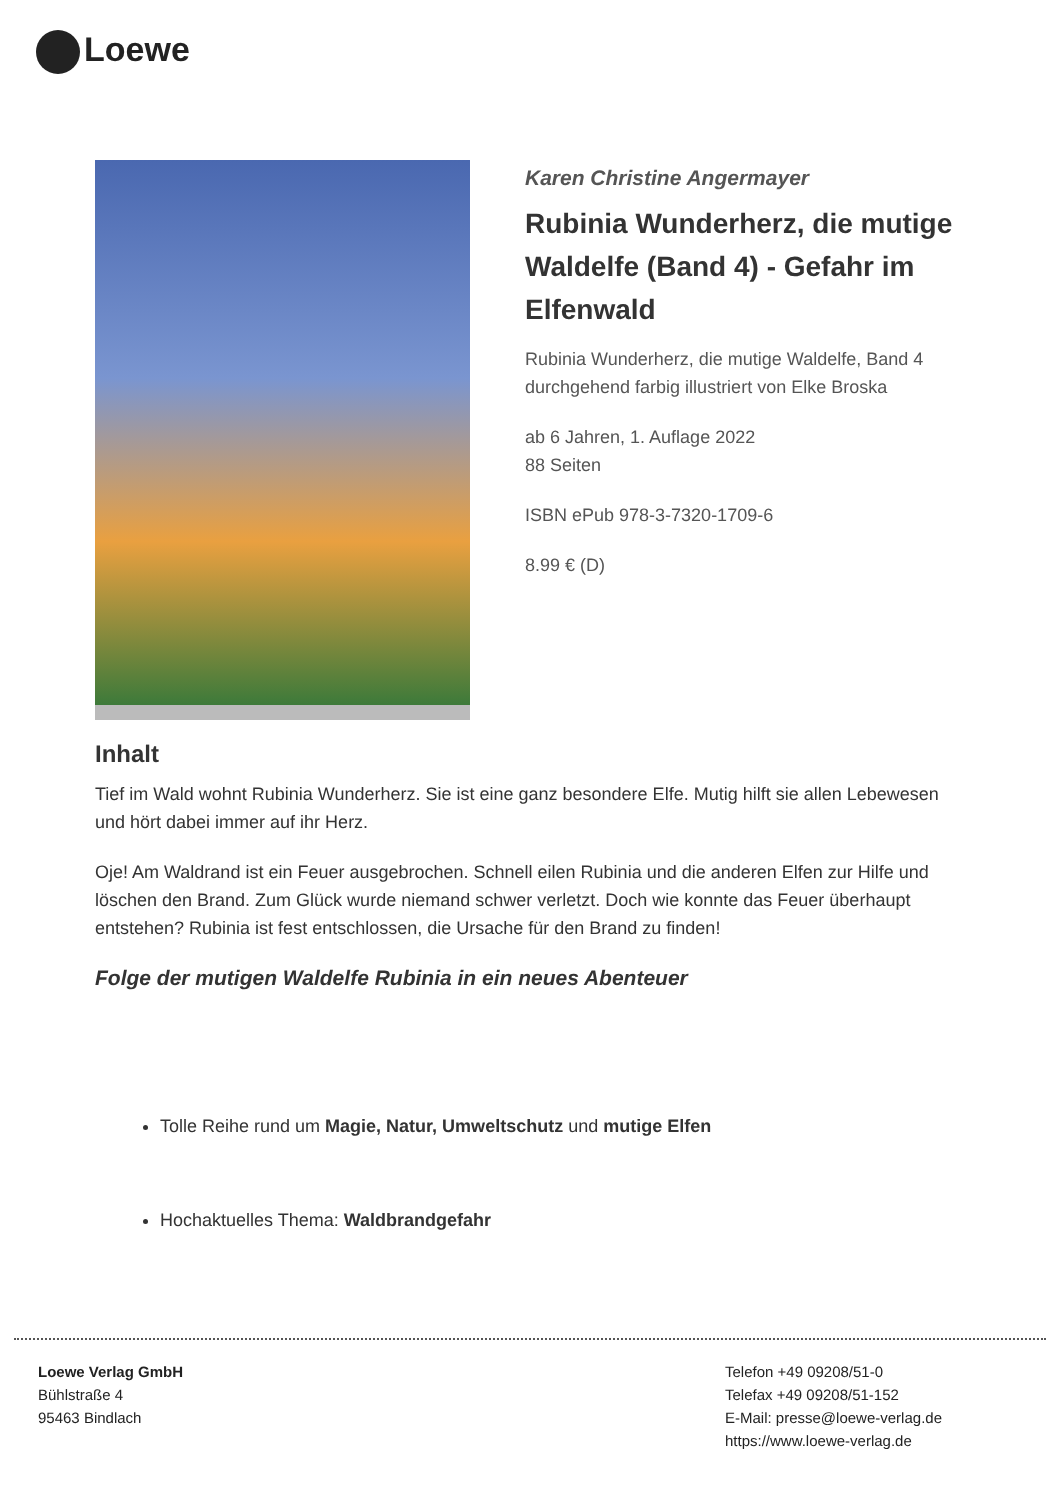Loewe
Karen Christine Angermayer
Rubinia Wunderherz, die mutige Waldelfe (Band 4) - Gefahr im Elfenwald
Rubinia Wunderherz, die mutige Waldelfe, Band 4
durchgehend farbig illustriert von Elke Broska
ab 6 Jahren, 1. Auflage 2022
88 Seiten
ISBN ePub 978-3-7320-1709-6
8.99 € (D)
Inhalt
Tief im Wald wohnt Rubinia Wunderherz. Sie ist eine ganz besondere Elfe. Mutig hilft sie allen Lebewesen und hört dabei immer auf ihr Herz.
Oje! Am Waldrand ist ein Feuer ausgebrochen. Schnell eilen Rubinia und die anderen Elfen zur Hilfe und löschen den Brand. Zum Glück wurde niemand schwer verletzt. Doch wie konnte das Feuer überhaupt entstehen? Rubinia ist fest entschlossen, die Ursache für den Brand zu finden!
Folge der mutigen Waldelfe Rubinia in ein neues Abenteuer
Tolle Reihe rund um Magie, Natur, Umweltschutz und mutige Elfen
Hochaktuelles Thema: Waldbrandgefahr
Loewe Verlag GmbH
Bühlstraße 4
95463 Bindlach
Telefon +49 09208/51-0
Telefax +49 09208/51-152
E-Mail: presse@loewe-verlag.de
https://www.loewe-verlag.de